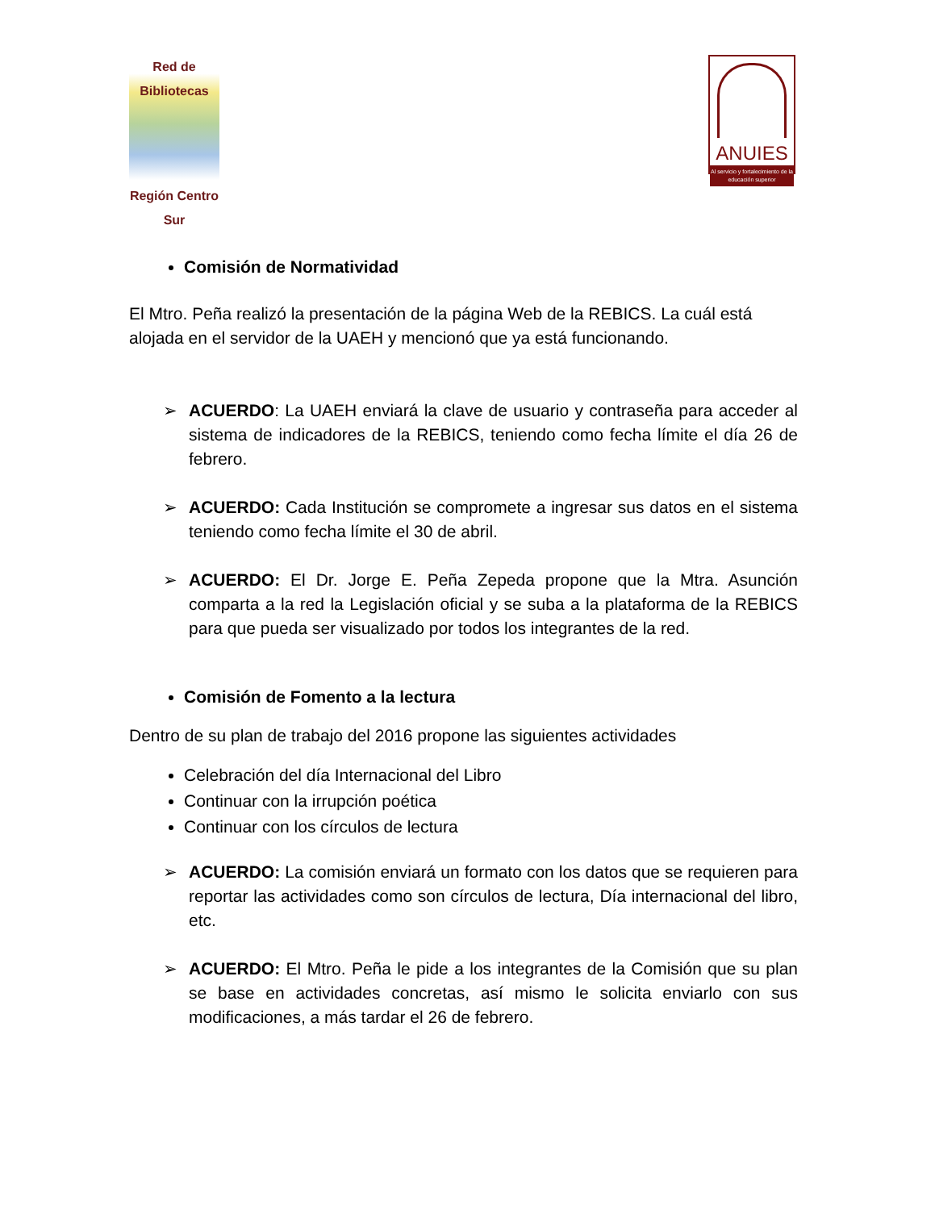Red de Bibliotecas
Región Centro Sur
ANUIES
Al servicio y fortalecimiento de la educación superior
Comisión de Normatividad
El Mtro. Peña realizó la presentación de la página Web de la REBICS. La cuál está alojada en el servidor de la UAEH y mencionó que ya está funcionando.
➢ ACUERDO: La UAEH enviará la clave de usuario y contraseña para acceder al sistema de indicadores de la REBICS, teniendo como fecha límite el día 26 de febrero.
➢ ACUERDO: Cada Institución se compromete a ingresar sus datos en el sistema teniendo como fecha límite el 30 de abril.
➢ ACUERDO: El Dr. Jorge E. Peña Zepeda propone que la Mtra. Asunción comparta a la red la Legislación oficial y se suba a la plataforma de la REBICS para que pueda ser visualizado por todos los integrantes de la red.
Comisión de Fomento a la lectura
Dentro de su plan de trabajo del 2016 propone las siguientes actividades
Celebración del día Internacional del Libro
Continuar con la irrupción poética
Continuar con los círculos de lectura
➢ ACUERDO: La comisión enviará un formato con los datos que se requieren para reportar las actividades como son círculos de lectura, Día internacional del libro, etc.
➢ ACUERDO: El Mtro. Peña le pide a los integrantes de la Comisión que su plan se base en actividades concretas, así mismo le solicita enviarlo con sus modificaciones, a más tardar el 26 de febrero.